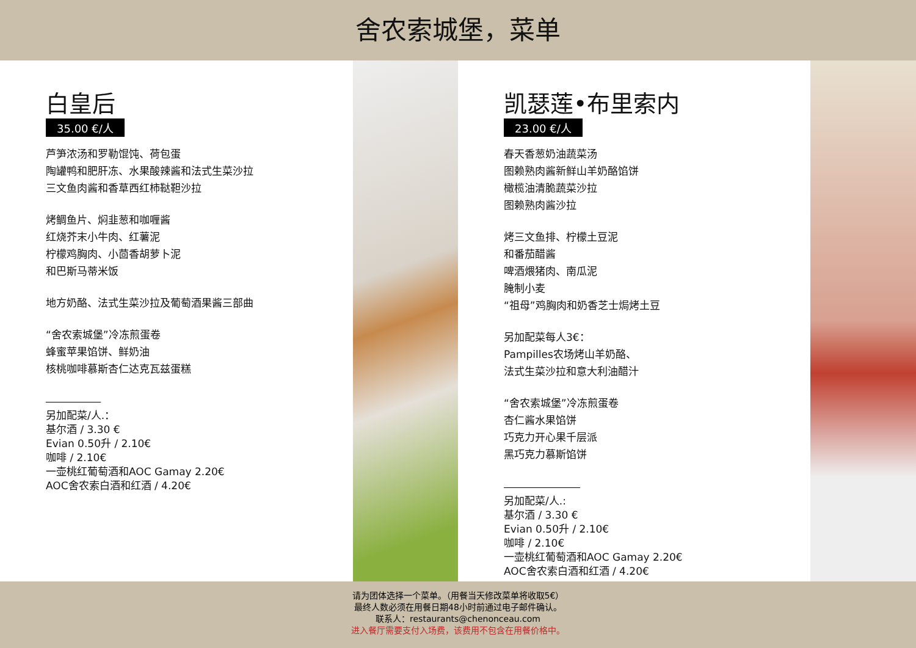舍农索城堡，菜单
白皇后
35.00 €/人
芦笋浓汤和罗勒馄饨、荷包蛋
陶罐鸭和肥肝冻、水果酸辣酱和法式生菜沙拉
三文鱼肉酱和香草西红柿鞑靼沙拉
烤鲷鱼片、焖韭葱和咖喱酱
红烧芥末小牛肉、红薯泥
柠檬鸡胸肉、小茴香胡萝卜泥
和巴斯马蒂米饭
地方奶酪、法式生菜沙拉及葡萄酒果酱三部曲
“舍农索城堡”冷冻煎蛋卷
蜂蜜苹果馅饼、鲜奶油
核桃咖啡慕斯杏仁达克瓦兹蛋糕
另加配菜/人.：
基尔酒 / 3.30 €
Evian 0.50升 / 2.10€
咖啡 / 2.10€
一壶桃红葡萄酒和AOC Gamay 2.20€
AOC舍农索白酒和红酒 / 4.20€
凯瑟莲•布里索内
23.00 €/人
春天香葱奶油蔬菜汤
图赖熟肉酱新鲜山羊奶酪馅饼
橄榄油清脆蔬菜沙拉
图赖熟肉酱沙拉
烤三文鱼排、柠檬土豆泥
和番茄醋酱
啤酒煨猪肉、南瓜泥
腌制小麦
“祖母”鸡胸肉和奶香芝士焗烤土豆
另加配菜每人3€：
Pampilles农场烤山羊奶酪、
法式生菜沙拉和意大利油醋汁
“舍农索城堡”冷冻煎蛋卷
杏仁酱水果馅饼
巧克力开心果千层派
黑巧克力慕斯馅饼
另加配菜/人.:
基尔酒 / 3.30 €
Evian 0.50升 / 2.10€
咖啡 / 2.10€
一壶桃红葡萄酒和AOC Gamay 2.20€
AOC舍农索白酒和红酒 / 4.20€
请为团体选择一个菜单。（用餐当天修改菜单将收取5€）
最终人数必须在用餐日期48小时前通过电子邮件确认。
联系人：restaurants@chenonceau.com
进入餐厅需要支付入场费，该费用不包含在用餐价格中。